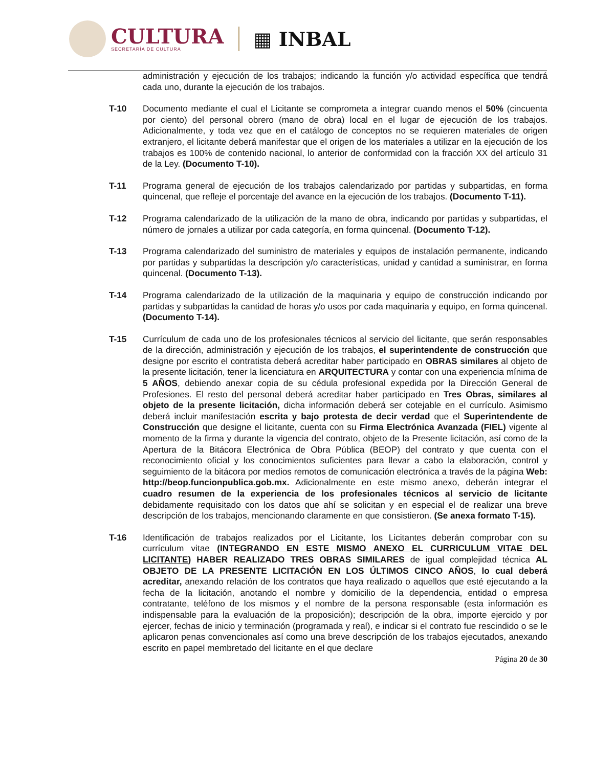CULTURA
SECRETARÍA DE CULTURA
▦ INBAL
administración y ejecución de los trabajos; indicando la función y/o actividad específica que tendrá cada uno, durante la ejecución de los trabajos.
T-10 Documento mediante el cual el Licitante se comprometa a integrar cuando menos el 50% (cincuenta por ciento) del personal obrero (mano de obra) local en el lugar de ejecución de los trabajos. Adicionalmente, y toda vez que en el catálogo de conceptos no se requieren materiales de origen extranjero, el licitante deberá manifestar que el origen de los materiales a utilizar en la ejecución de los trabajos es 100% de contenido nacional, lo anterior de conformidad con la fracción XX del artículo 31 de la Ley. (Documento T-10).
T-11 Programa general de ejecución de los trabajos calendarizado por partidas y subpartidas, en forma quincenal, que refleje el porcentaje del avance en la ejecución de los trabajos. (Documento T-11).
T-12 Programa calendarizado de la utilización de la mano de obra, indicando por partidas y subpartidas, el número de jornales a utilizar por cada categoría, en forma quincenal. (Documento T-12).
T-13 Programa calendarizado del suministro de materiales y equipos de instalación permanente, indicando por partidas y subpartidas la descripción y/o características, unidad y cantidad a suministrar, en forma quincenal. (Documento T-13).
T-14 Programa calendarizado de la utilización de la maquinaria y equipo de construcción indicando por partidas y subpartidas la cantidad de horas y/o usos por cada maquinaria y equipo, en forma quincenal. (Documento T-14).
T-15 Currículum de cada uno de los profesionales técnicos al servicio del licitante, que serán responsables de la dirección, administración y ejecución de los trabajos, el superintendente de construcción que designe por escrito el contratista deberá acreditar haber participado en OBRAS similares al objeto de la presente licitación, tener la licenciatura en ARQUITECTURA y contar con una experiencia mínima de 5 AÑOS, debiendo anexar copia de su cédula profesional expedida por la Dirección General de Profesiones. El resto del personal deberá acreditar haber participado en Tres Obras, similares al objeto de la presente licitación, dicha información deberá ser cotejable en el currículo. Asimismo deberá incluir manifestación escrita y bajo protesta de decir verdad que el Superintendente de Construcción que designe el licitante, cuenta con su Firma Electrónica Avanzada (FIEL) vigente al momento de la firma y durante la vigencia del contrato, objeto de la Presente licitación, así como de la Apertura de la Bitácora Electrónica de Obra Pública (BEOP) del contrato y que cuenta con el reconocimiento oficial y los conocimientos suficientes para llevar a cabo la elaboración, control y seguimiento de la bitácora por medios remotos de comunicación electrónica a través de la página Web: http://beop.funcionpublica.gob.mx. Adicionalmente en este mismo anexo, deberán integrar el cuadro resumen de la experiencia de los profesionales técnicos al servicio de licitante debidamente requisitado con los datos que ahí se solicitan y en especial el de realizar una breve descripción de los trabajos, mencionando claramente en que consistieron. (Se anexa formato T-15).
T-16 Identificación de trabajos realizados por el Licitante, los Licitantes deberán comprobar con su currículum vitae (INTEGRANDO EN ESTE MISMO ANEXO EL CURRICULUM VITAE DEL LICITANTE) HABER REALIZADO TRES OBRAS SIMILARES de igual complejidad técnica AL OBJETO DE LA PRESENTE LICITACIÓN EN LOS ÚLTIMOS CINCO AÑOS, lo cual deberá acreditar, anexando relación de los contratos que haya realizado o aquellos que esté ejecutando a la fecha de la licitación, anotando el nombre y domicilio de la dependencia, entidad o empresa contratante, teléfono de los mismos y el nombre de la persona responsable (esta información es indispensable para la evaluación de la proposición); descripción de la obra, importe ejercido y por ejercer, fechas de inicio y terminación (programada y real), e indicar si el contrato fue rescindido o se le aplicaron penas convencionales así como una breve descripción de los trabajos ejecutados, anexando escrito en papel membretado del licitante en el que declare
Página 20 de 30